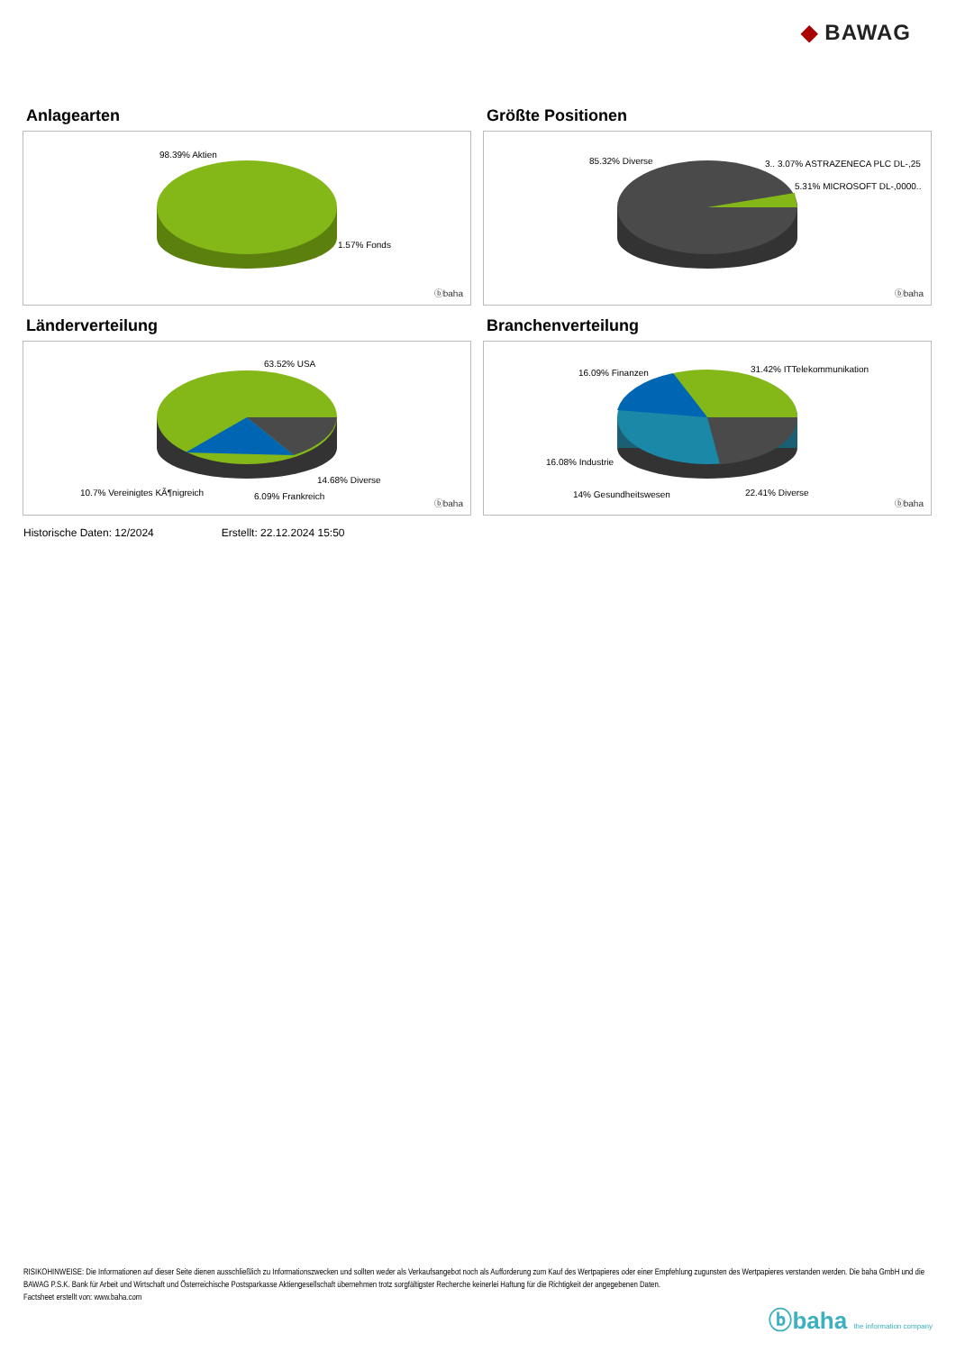◆ BAWAG
Anlagearten
98.39% Aktien
1.57% Fonds
ⓑbaha
Größte Positionen
85.32% Diverse 3.. 3.07% ASTRAZENECA PLC DL-,25
5.31% MICROSOFT DL-,0000..
ⓑbaha
Länderverteilung
63.52% USA
14.68% Diverse
10.7% Vereinigtes KÃ¶nigreich 6.09% Frankreich
ⓑbaha
Branchenverteilung
16.09% Finanzen 31.42% ITTelekommunikation
16.08% Industrie
14% Gesundheitswesen 22.41% Diverse
ⓑbaha
Historische Daten: 12/2024 Erstellt: 22.12.2024 15:50
RISIKOHINWEISE: Die Informationen auf dieser Seite dienen ausschließlich zu Informationszwecken und sollten weder als Verkaufsangebot noch als Aufforderung zum Kauf des Wertpapieres oder einer Empfehlung zugunsten des Wertpapieres verstanden werden. Die baha GmbH und die BAWAG P.S.K. Bank für Arbeit und Wirtschaft und Österreichische Postsparkasse Aktiengesellschaft übernehmen trotz sorgfältigster Recherche keinerlei Haftung für die Richtigkeit der angegebenen Daten.
Factsheet erstellt von: www.baha.com
ⓑbaha the information company